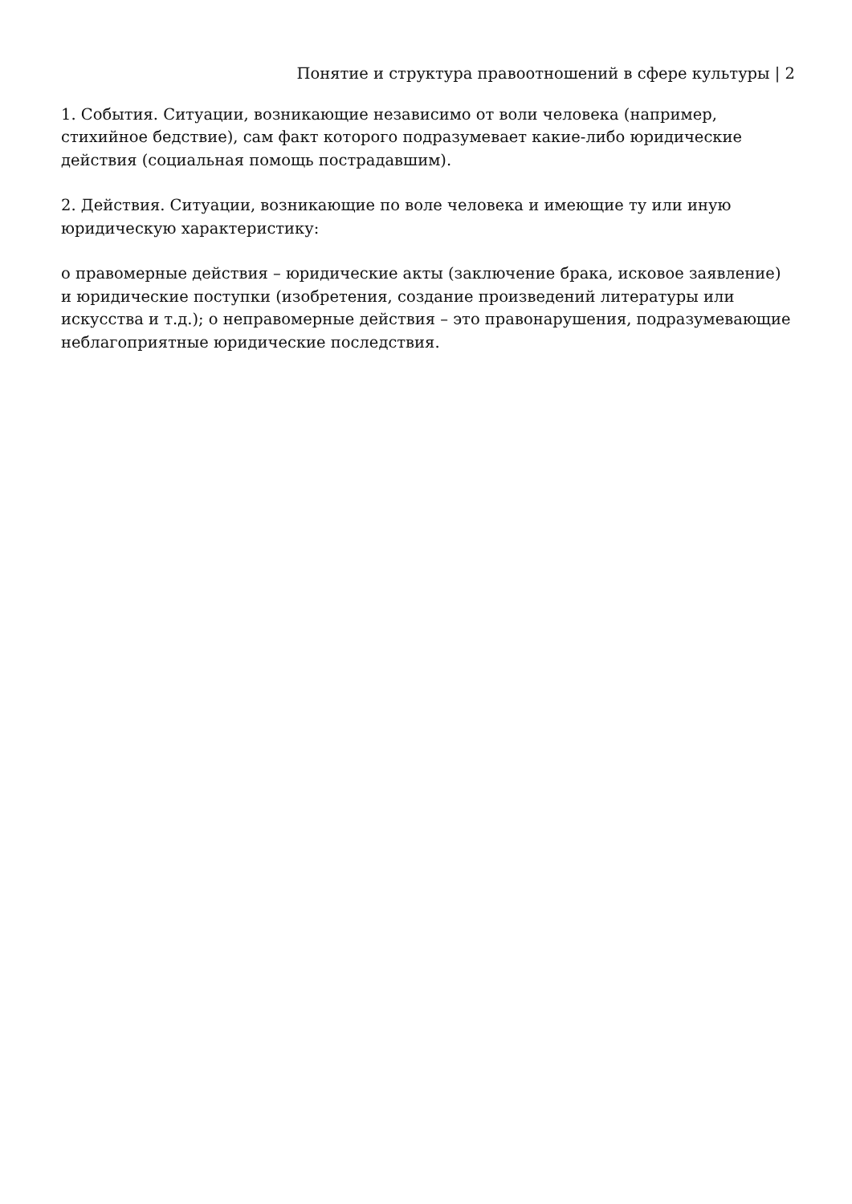Понятие и структура правоотношений в сфере культуры | 2
1. События. Ситуации, возникающие независимо от воли человека (например, стихийное бедствие), сам факт которого подразумевает какие-либо юридические действия (социальная помощь пострадавшим).
2. Действия. Ситуации, возникающие по воле человека и имеющие ту или иную юридическую характеристику:
o правомерные действия – юридические акты (заключение брака, исковое заявление) и юридические поступки (изобретения, создание произведений литературы или искусства и т.д.); o неправомерные действия – это правонарушения, подразумевающие неблагоприятные юридические последствия.